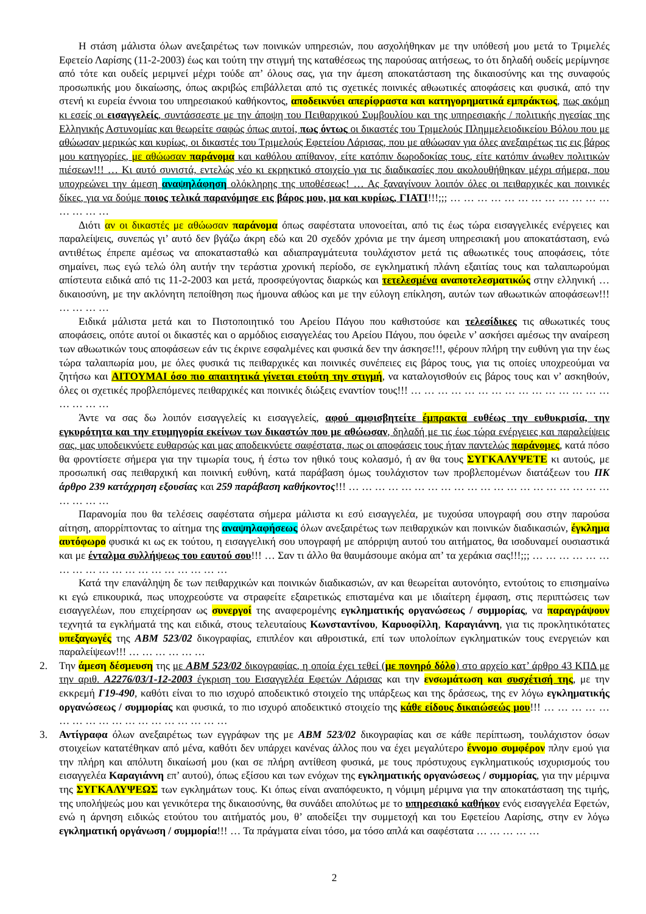Η στάση μάλιστα όλων ανεξαιρέτως των ποινικών υπηρεσιών, που ασχολήθηκαν με την υπόθεσή μου μετά το Τριμελές Εφετείο Λαρίσης (11-2-2003) έως και τούτη την στιγμή της καταθέσεως της παρούσας αιτήσεως, το ότι δηλαδή ουδείς μερίμνησε από τότε και ουδείς μεριμνεί μέχρι τούδε απ’ όλους σας, για την άμεση αποκατάσταση της δικαιοσύνης και της συναφούς προσωπικής μου δικαίωσης, όπως ακριβώς επιβάλλεται από τις σχετικές ποινικές αθωωτικές αποφάσεις και φυσικά, από την στενή κι ευρεία έννοια του υπηρεσιακού καθήκοντος, αποδεικνύει απερίφραστα και κατηγορηματικά εμπράκτως, πως ακόμη κι εσείς οι εισαγγελείς, συντάσσεστε με την άποψη του Πειθαρχικού Συμβουλίου και της υπηρεσιακής / πολιτικής ηγεσίας της Ελληνικής Αστυνομίας και θεωρείτε σαφώς όπως αυτοί, πως όντως οι δικαστές του Τριμελούς Πλημμελειοδικείου Βόλου που με αθώωσαν μερικώς και κυρίως, οι δικαστές του Τριμελούς Εφετείου Λάρισας, που με αθώωσαν για όλες ανεξαιρέτως τις εις βάρος μου κατηγορίες, με αθώωσαν παράνομα και καθόλου απίθανον, είτε κατόπιν δωροδοκίας τους, είτε κατόπιν άνωθεν πολιτικών πιέσεων!!! … Κι αυτό συνιστά, εντελώς νέο κι εκρηκτικό στοιχείο για τις διαδικασίες που ακολουθήθηκαν μέχρι σήμερα, που υποχρεώνει την άμεση αναψηλάφηση ολόκληρης της υποθέσεως! … Ας ξαναγίνουν λοιπόν όλες οι πειθαρχικές και ποινικές δίκες, για να δούμε ποιος τελικά παρανόμησε εις βάρος μου, μα και κυρίως, ΓΙΑΤΙ!!!;;; … … … … … … … … … … … … … … … …
Διότι αν οι δικαστές με αθώωσαν παράνομα όπως σαφέστατα υπονοείται, από τις έως τώρα εισαγγελικές ενέργειες και παραλείψεις, συνεπώς γι’ αυτό δεν βγάζω άκρη εδώ και 20 σχεδόν χρόνια με την άμεση υπηρεσιακή μου αποκατάσταση, ενώ αντιθέτως έπρεπε αμέσως να αποκατασταθώ και αδιαπραγμάτευτα τουλάχιστον μετά τις αθωωτικές τους αποφάσεις, τότε σημαίνει, πως εγώ τελώ όλη αυτήν την τεράστια χρονική περίοδο, σε εγκληματική πλάνη εξαιτίας τους και ταλαιπωρούμαι απίστευτα ειδικά από τις 11-2-2003 και μετά, προσφεύγοντας διαρκώς και τετελεσμένα αναποτελεσματικώς στην ελληνική … δικαιοσύνη, με την ακλόνητη πεποίθηση πως ήμουνα αθώος και με την εύλογη επίκληση, αυτών των αθωωτικών αποφάσεων!!! … … … …
Ειδικά μάλιστα μετά και το Πιστοποιητικό του Αρείου Πάγου που καθιστούσε και τελεσίδικες τις αθωωτικές τους αποφάσεις, οπότε αυτοί οι δικαστές και ο αρμόδιος εισαγγελέας του Αρείου Πάγου, που όφειλε ν’ ασκήσει αμέσως την αναίρεση των αθωωτικών τους αποφάσεων εάν τις έκρινε εσφαλμένες και φυσικά δεν την άσκησε!!!, φέρουν πλήρη την ευθύνη για την έως τώρα ταλαιπωρία μου, με όλες φυσικά τις πειθαρχικές και ποινικές συνέπειες εις βάρος τους, για τις οποίες υποχρεούμαι να ζητήσω και ΑΙΤΟΥΜΑΙ όσο πιο απαιτητικά γίνεται ετούτη την στιγμή, να καταλογισθούν εις βάρος τους και ν’ ασκηθούν, όλες οι σχετικές προβλεπόμενες πειθαρχικές και ποινικές διώξεις εναντίον τους!!! … … … … … … … … … … … … … … … … … … …
Άντε να σας δω λοιπόν εισαγγελείς κι εισαγγελείς, αφού αμφισβητείτε έμπρακτα ευθέως την ευθυκρισία, την εγκυρότητα και την ετυμηγορία εκείνων των δικαστών που με αθώωσαν, δηλαδή με τις έως τώρα ενέργειες και παραλείψεις σας, μας υποδεικνύετε ευθαρσώς και μας αποδεικνύετε σαφέστατα, πως οι αποφάσεις τους ήταν παντελώς παράνομες, κατά πόσο θα φροντίσετε σήμερα για την τιμωρία τους, ή έστω τον ηθικό τους κολασμό, ή αν θα τους ΣΥΓΚΑΛΥΨΕΤΕ κι αυτούς, με προσωπική σας πειθαρχική και ποινική ευθύνη, κατά παράβαση όμως τουλάχιστον των προβλεπομένων διατάξεων του ΠΚ άρθρο 239 κατάχρηση εξουσίας και 259 παράβαση καθήκοντος!!! … … … … … … … … … … … … … … … … … … … … … … … …
Παρανομία που θα τελέσεις σαφέστατα σήμερα μάλιστα κι εσύ εισαγγελέα, με τυχούσα υπογραφή σου στην παρούσα αίτηση, απορρίπτοντας το αίτημα της αναψηλαφήσεως όλων ανεξαιρέτως των πειθαρχικών και ποινικών διαδικασιών, έγκλημα αυτόφωρο φυσικά κι ως εκ τούτου, η εισαγγελική σου υπογραφή με απόρριψη αυτού του αιτήματος, θα ισοδυναμεί ουσιαστικά και με ένταλμα συλλήψεως του εαυτού σου!!! … Σαν τι άλλο θα θαυμάσουμε ακόμα απ’ τα χεράκια σας!!!;;; … … … … … … … … … … … … … … … … … … …
Κατά την επανάληψη δε των πειθαρχικών και ποινικών διαδικασιών, αν και θεωρείται αυτονόητο, εντούτοις το επισημαίνω κι εγώ επικουρικά, πως υποχρεούστε να στραφείτε εξαιρετικώς επισταμένα και με ιδιαίτερη έμφαση, στις περιπτώσεις των εισαγγελέων, που επιχείρησαν ως συνεργοί της αναφερομένης εγκληματικής οργανώσεως / συμμορίας, να παραγράψουν τεχνητά τα εγκλήματά της και ειδικά, στους τελευταίους Κωνσταντίνου, Καρυοφίλλη, Καραγιάννη, για τις προκλητικότατες υπεξαγωγές της ΑΒΜ 523/02 δικογραφίας, επιπλέον και αθροιστικά, επί των υπολοίπων εγκληματικών τους ενεργειών και παραλείψεων!!! … … … … … …
2. Την άμεση δέσμευση της με ΑΒΜ 523/02 δικογραφίας, η οποία έχει τεθεί (με πονηρό δόλο) στο αρχείο κατ’ άρθρο 43 ΚΠΔ με την αριθ. Α2276/03/1-12-2003 έγκριση του Εισαγγελέα Εφετών Λάρισας και την ενσωμάτωση και συσχέτισή της, με την εκκρεμή Γ19-490, καθότι είναι το πιο ισχυρό αποδεικτικό στοιχείο της υπάρξεως και της δράσεως, της εν λόγω εγκληματικής οργανώσεως / συμμορίας και φυσικά, το πιο ισχυρό αποδεικτικό στοιχείο της κάθε είδους δικαιώσεώς μου!!! … … … … … … … … … … … … … … … … … …
3. Αντίγραφα όλων ανεξαιρέτως των εγγράφων της με ΑΒΜ 523/02 δικογραφίας και σε κάθε περίπτωση, τουλάχιστον όσων στοιχείων κατατέθηκαν από μένα, καθότι δεν υπάρχει κανένας άλλος που να έχει μεγαλύτερο έννομο συμφέρον πλην εμού για την πλήρη και απόλυτη δικαίωσή μου (και σε πλήρη αντίθεση φυσικά, με τους πρόστυχους εγκληματικούς ισχυρισμούς του εισαγγελέα Καραγιάννη επ’ αυτού), όπως εξίσου και των ενόχων της εγκληματικής οργανώσεως / συμμορίας, για την μέριμνα της ΣΥΓΚΑΛΥΨΕΩΣ των εγκλημάτων τους. Κι όπως είναι αναπόφευκτο, η νόμιμη μέριμνα για την αποκατάσταση της τιμής, της υπολήψεώς μου και γενικότερα της δικαιοσύνης, θα συνάδει απολύτως με το υπηρεσιακό καθήκον ενός εισαγγελέα Εφετών, ενώ η άρνηση ειδικώς ετούτου του αιτήματός μου, θ’ αποδείξει την συμμετοχή και του Εφετείου Λαρίσης, στην εν λόγω εγκληματική οργάνωση / συμμορία!!! … Τα πράγματα είναι τόσο, μα τόσο απλά και σαφέστατα … … … … …
2